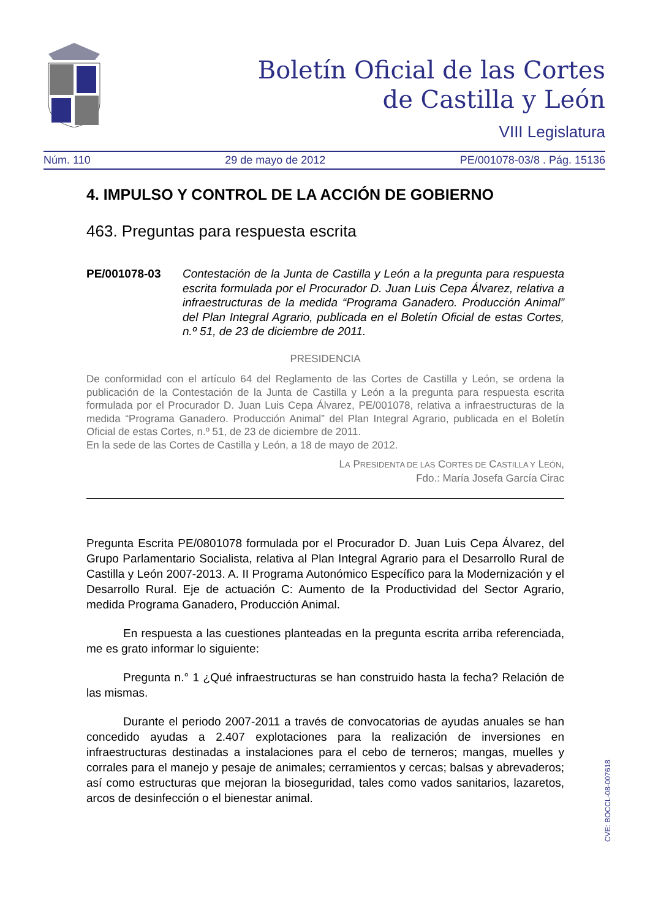Boletín Oficial de las Cortes
de Castilla y León
VIII Legislatura
Núm. 110 29 de mayo de 2012 PE/001078-03/8 . Pág. 15136
4. IMPULSO Y CONTROL DE LA ACCIÓN DE GOBIERNO
463. Preguntas para respuesta escrita
PE/001078-03 Contestación de la Junta de Castilla y León a la pregunta para respuesta escrita formulada por el Procurador D. Juan Luis Cepa Álvarez, relativa a infraestructuras de la medida “Programa Ganadero. Producción Animal” del Plan Integral Agrario, publicada en el Boletín Oficial de estas Cortes, n.º 51, de 23 de diciembre de 2011.
PRESIDENCIA
De conformidad con el artículo 64 del Reglamento de las Cortes de Castilla y León, se ordena la publicación de la Contestación de la Junta de Castilla y León a la pregunta para respuesta escrita formulada por el Procurador D. Juan Luis Cepa Álvarez, PE/001078, relativa a infraestructuras de la medida “Programa Ganadero. Producción Animal” del Plan Integral Agrario, publicada en el Boletín Oficial de estas Cortes, n.º 51, de 23 de diciembre de 2011.
En la sede de las Cortes de Castilla y León, a 18 de mayo de 2012.
LA PRESIDENTA DE LAS CORTES DE CASTILLA Y LEÓN,
Fdo.: María Josefa García Cirac
Pregunta Escrita PE/0801078 formulada por el Procurador D. Juan Luis Cepa Álvarez, del Grupo Parlamentario Socialista, relativa al Plan Integral Agrario para el Desarrollo Rural de Castilla y León 2007-2013. A. II Programa Autonómico Específico para la Modernización y el Desarrollo Rural. Eje de actuación C: Aumento de la Productividad del Sector Agrario, medida Programa Ganadero, Producción Animal.
En respuesta a las cuestiones planteadas en la pregunta escrita arriba referenciada, me es grato informar lo siguiente:
Pregunta n.° 1 ¿Qué infraestructuras se han construido hasta la fecha? Relación de las mismas.
Durante el periodo 2007-2011 a través de convocatorias de ayudas anuales se han concedido ayudas a 2.407 explotaciones para la realización de inversiones en infraestructuras destinadas a instalaciones para el cebo de terneros; mangas, muelles y corrales para el manejo y pesaje de animales; cerramientos y cercas; balsas y abrevaderos; así como estructuras que mejoran la bioseguridad, tales como vados sanitarios, lazaretos, arcos de desinfección o el bienestar animal.
CVE: BOCCL-08-007618